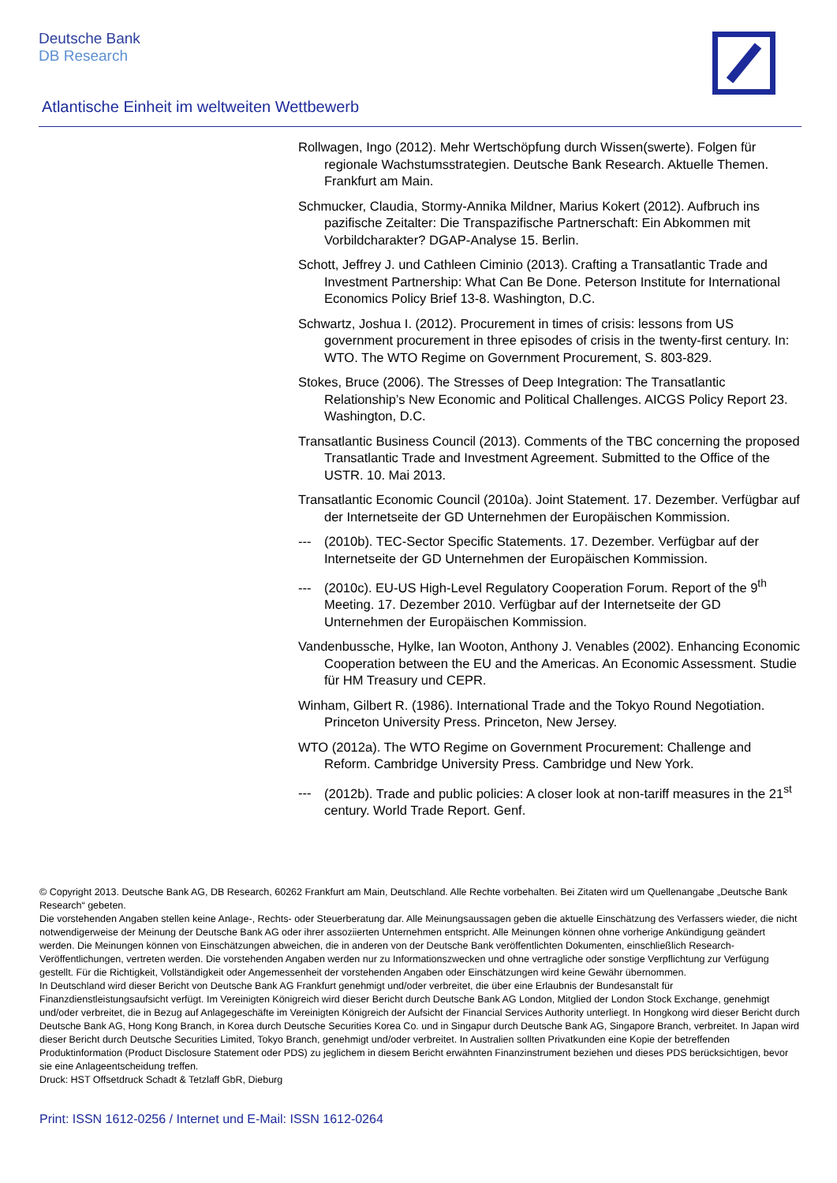Deutsche Bank
DB Research
Atlantische Einheit im weltweiten Wettbewerb
Rollwagen, Ingo (2012). Mehr Wertschöpfung durch Wissen(swerte). Folgen für regionale Wachstumsstrategien. Deutsche Bank Research. Aktuelle Themen. Frankfurt am Main.
Schmucker, Claudia, Stormy-Annika Mildner, Marius Kokert (2012). Aufbruch ins pazifische Zeitalter: Die Transpazifische Partnerschaft: Ein Abkommen mit Vorbildcharakter? DGAP-Analyse 15. Berlin.
Schott, Jeffrey J. und Cathleen Ciminio (2013). Crafting a Transatlantic Trade and Investment Partnership: What Can Be Done. Peterson Institute for International Economics Policy Brief 13-8. Washington, D.C.
Schwartz, Joshua I. (2012). Procurement in times of crisis: lessons from US government procurement in three episodes of crisis in the twenty-first century. In: WTO. The WTO Regime on Government Procurement, S. 803-829.
Stokes, Bruce (2006). The Stresses of Deep Integration: The Transatlantic Relationship’s New Economic and Political Challenges. AICGS Policy Report 23. Washington, D.C.
Transatlantic Business Council (2013). Comments of the TBC concerning the proposed Transatlantic Trade and Investment Agreement. Submitted to the Office of the USTR. 10. Mai 2013.
Transatlantic Economic Council (2010a). Joint Statement. 17. Dezember. Verfügbar auf der Internetseite der GD Unternehmen der Europäischen Kommission.
--- (2010b). TEC-Sector Specific Statements. 17. Dezember. Verfügbar auf der Internetseite der GD Unternehmen der Europäischen Kommission.
--- (2010c). EU-US High-Level Regulatory Cooperation Forum. Report of the 9<sup>th</sup> Meeting. 17. Dezember 2010. Verfügbar auf der Internetseite der GD Unternehmen der Europäischen Kommission.
Vandenbussche, Hylke, Ian Wooton, Anthony J. Venables (2002). Enhancing Economic Cooperation between the EU and the Americas. An Economic Assessment. Studie für HM Treasury und CEPR.
Winham, Gilbert R. (1986). International Trade and the Tokyo Round Negotiation. Princeton University Press. Princeton, New Jersey.
WTO (2012a). The WTO Regime on Government Procurement: Challenge and Reform. Cambridge University Press. Cambridge und New York.
--- (2012b). Trade and public policies: A closer look at non-tariff measures in the 21<sup>st</sup> century. World Trade Report. Genf.
© Copyright 2013. Deutsche Bank AG, DB Research, 60262 Frankfurt am Main, Deutschland. Alle Rechte vorbehalten. Bei Zitaten wird um Quellenangabe „Deutsche Bank Research“ gebeten.
Die vorstehenden Angaben stellen keine Anlage-, Rechts- oder Steuerberatung dar. Alle Meinungsaussagen geben die aktuelle Einschätzung des Verfassers wieder, die nicht notwendigerweise der Meinung der Deutsche Bank AG oder ihrer assoziierten Unternehmen entspricht. Alle Meinungen können ohne vorherige Ankündigung geändert werden. Die Meinungen können von Einschätzungen abweichen, die in anderen von der Deutsche Bank veröffentlichten Dokumenten, einschließlich Research-Veröffentlichungen, vertreten werden. Die vorstehenden Angaben werden nur zu Informationszwecken und ohne vertragliche oder sonstige Verpflichtung zur Verfügung gestellt. Für die Richtigkeit, Vollständigkeit oder Angemessenheit der vorstehenden Angaben oder Einschätzungen wird keine Gewähr übernommen.
In Deutschland wird dieser Bericht von Deutsche Bank AG Frankfurt genehmigt und/oder verbreitet, die über eine Erlaubnis der Bundesanstalt für Finanzdienstleistungsaufsicht verfügt. Im Vereinigten Königreich wird dieser Bericht durch Deutsche Bank AG London, Mitglied der London Stock Exchange, genehmigt und/oder verbreitet, die in Bezug auf Anlagegeschäfte im Vereinigten Königreich der Aufsicht der Financial Services Authority unterliegt. In Hongkong wird dieser Bericht durch Deutsche Bank AG, Hong Kong Branch, in Korea durch Deutsche Securities Korea Co. und in Singapur durch Deutsche Bank AG, Singapore Branch, verbreitet. In Japan wird dieser Bericht durch Deutsche Securities Limited, Tokyo Branch, genehmigt und/oder verbreitet. In Australien sollten Privatkunden eine Kopie der betreffenden Produktinformation (Product Disclosure Statement oder PDS) zu jeglichem in diesem Bericht erwähnten Finanzinstrument beziehen und dieses PDS berücksichtigen, bevor sie eine Anlageentscheidung treffen.
Druck: HST Offsetdruck Schadt & Tetzlaff GbR, Dieburg
Print: ISSN 1612-0256 / Internet und E-Mail: ISSN 1612-0264